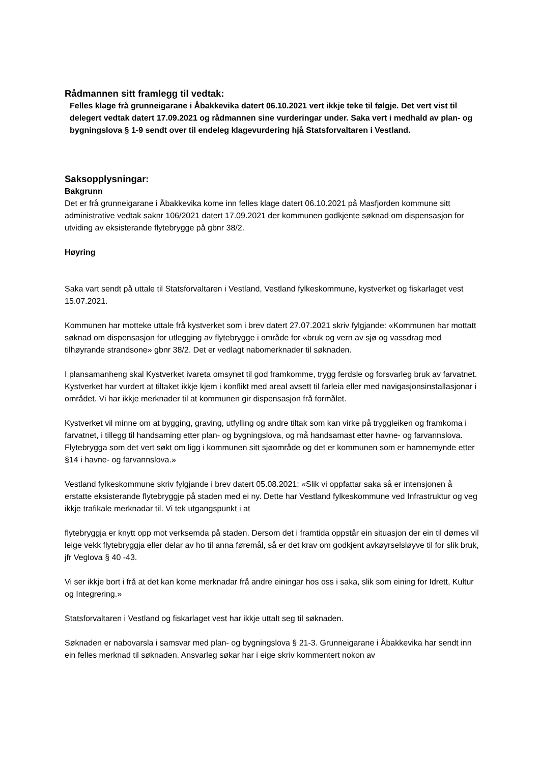Rådmannen sitt framlegg til vedtak:
Felles klage frå grunneigarane i Åbakkevika datert 06.10.2021 vert ikkje teke til følgje. Det vert vist til delegert vedtak datert 17.09.2021 og rådmannen sine vurderingar under. Saka vert i medhald av plan- og bygningslova § 1-9 sendt over til endeleg klagevurdering hjå Statsforvaltaren i Vestland.
Saksopplysningar:
Bakgrunn
Det er frå grunneigarane i Åbakkevika kome inn felles klage datert 06.10.2021 på Masfjorden kommune sitt administrative vedtak saknr 106/2021 datert 17.09.2021 der kommunen godkjente søknad om dispensasjon for utviding av eksisterande flytebrygge på gbnr 38/2.
Høyring
Saka vart sendt på uttale til Statsforvaltaren i Vestland, Vestland fylkeskommune, kystverket og fiskarlaget vest 15.07.2021.
Kommunen har motteke uttale frå kystverket som i brev datert 27.07.2021 skriv fylgjande: «Kommunen har mottatt søknad om dispensasjon for utlegging av flytebrygge i område for «bruk og vern av sjø og vassdrag med tilhøyrande strandsone» gbnr 38/2. Det er vedlagt nabomerknader til søknaden.
I plansamanheng skal Kystverket ivareta omsynet til god framkomme, trygg ferdsle og forsvarleg bruk av farvatnet. Kystverket har vurdert at tiltaket ikkje kjem i konflikt med areal avsett til farleia eller med navigasjonsinstallasjonar i området. Vi har ikkje merknader til at kommunen gir dispensasjon frå formålet.
Kystverket vil minne om at bygging, graving, utfylling og andre tiltak som kan virke på tryggleiken og framkoma i farvatnet, i tillegg til handsaming etter plan- og bygningslova, og må handsamast etter havne- og farvannslova. Flytebrygga som det vert søkt om ligg i kommunen sitt sjøområde og det er kommunen som er hamnemynde etter §14 i havne- og farvannslova.»
Vestland fylkeskommune skriv fylgjande i brev datert 05.08.2021: «Slik vi oppfattar saka så er intensjonen å erstatte eksisterande flytebryggje på staden med ei ny. Dette har Vestland fylkeskommune ved Infrastruktur og veg ikkje trafikale merknadar til. Vi tek utgangspunkt i at
flytebryggja er knytt opp mot verksemda på staden. Dersom det i framtida oppstår ein situasjon der ein til dømes vil leige vekk flytebryggja eller delar av ho til anna føremål, så er det krav om godkjent avkøyrselsløyve til for slik bruk, jfr Veglova § 40 -43.
Vi ser ikkje bort i frå at det kan kome merknadar frå andre einingar hos oss i saka, slik som eining for Idrett, Kultur og Integrering.»
Statsforvaltaren i Vestland og fiskarlaget vest har ikkje uttalt seg til søknaden.
Søknaden er nabovarsla i samsvar med plan- og bygningslova § 21-3. Grunneigarane i Åbakkevika har sendt inn ein felles merknad til søknaden. Ansvarleg søkar har i eige skriv kommentert nokon av